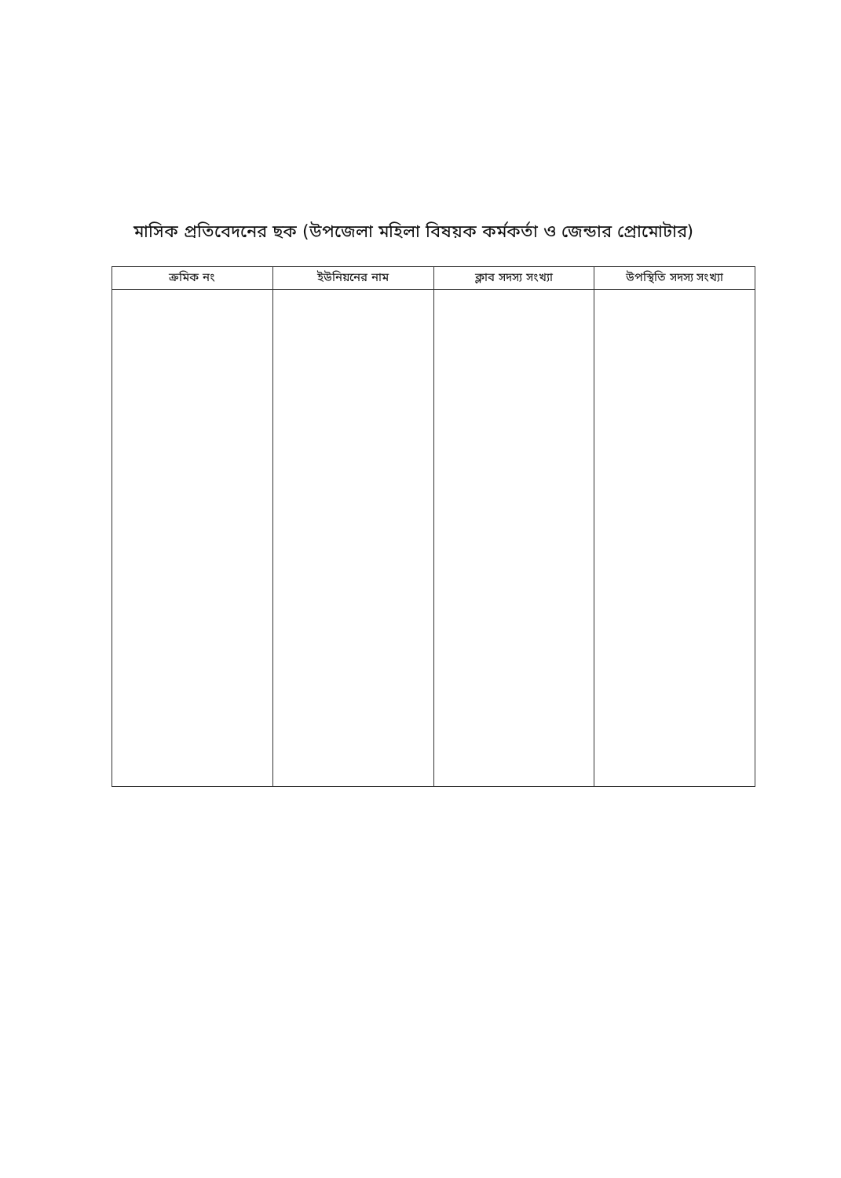মাসিক প্রতিবেদনের ছক (উপজেলা মহিলা বিষয়ক কর্মকর্তা ও জেন্ডার প্রোমোটার)
| ক্রমিক নং | ইউনিয়নের নাম | ক্লাব সদস্য সংখ্যা | উপস্থিতি সদস্য সংখ্যা |
| --- | --- | --- | --- |